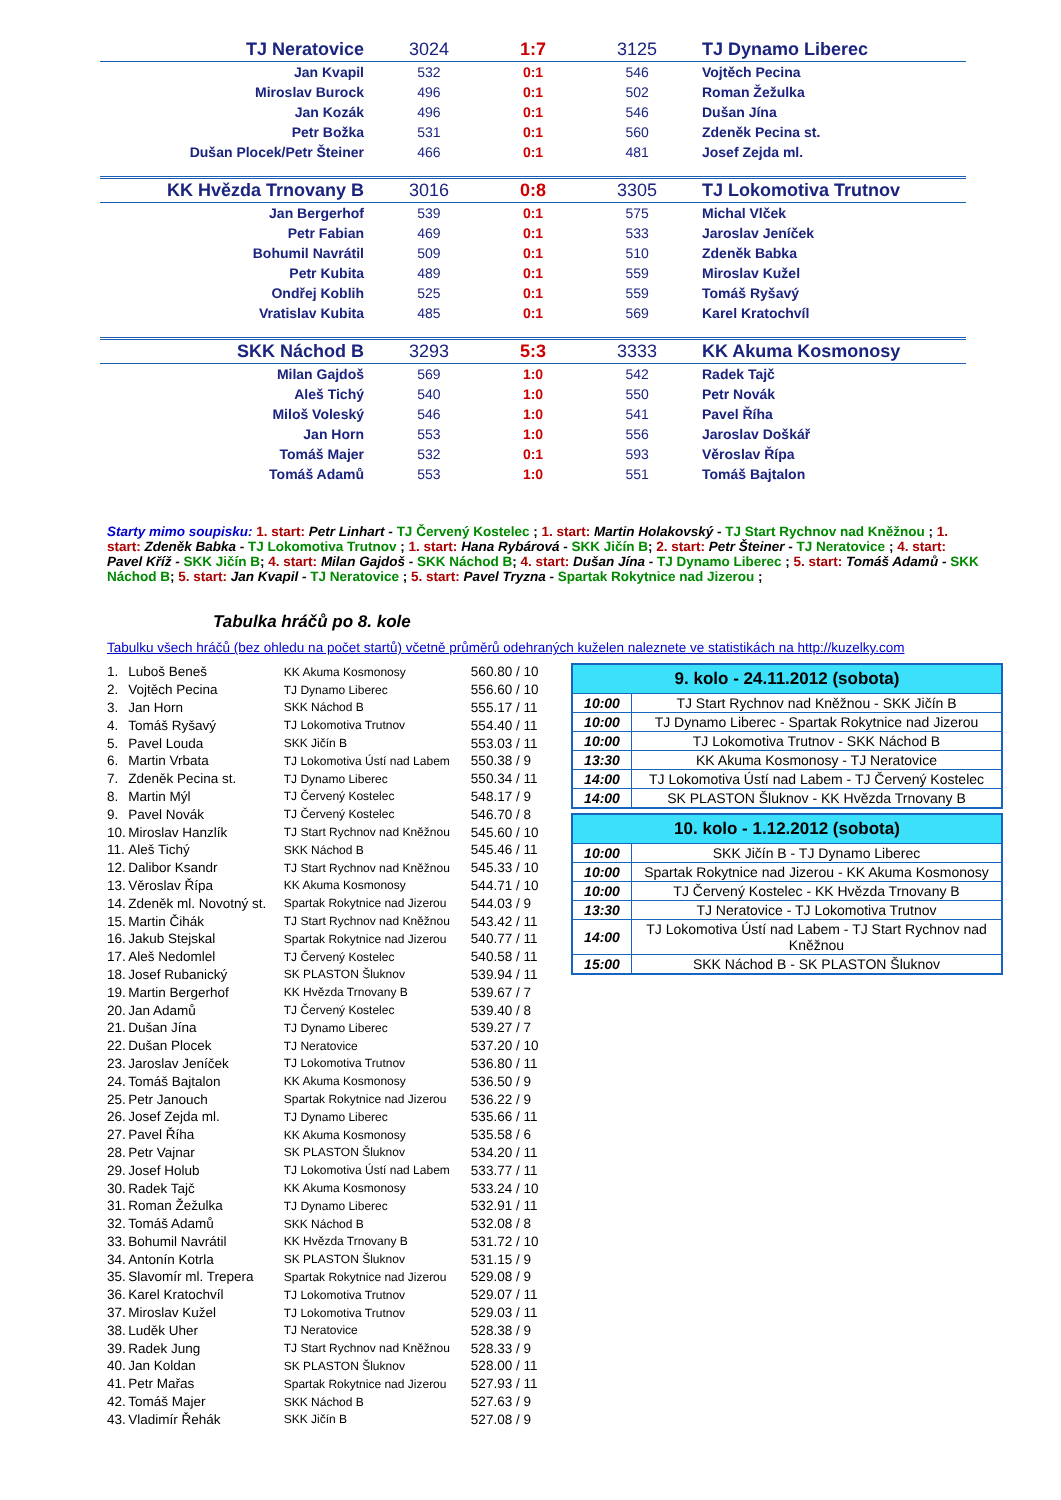| TJ Neratovice | 3024 | 1:7 | 3125 | TJ Dynamo Liberec |
| Jan Kvapil | 532 | 0:1 | 546 | Vojtěch Pecina |
| Miroslav Burock | 496 | 0:1 | 502 | Roman Žežulka |
| Jan Kozák | 496 | 0:1 | 546 | Dušan Jína |
| Petr Božka | 531 | 0:1 | 560 | Zdeněk Pecina st. |
| Dušan Plocek/Petr Šteiner | 466 | 0:1 | 481 | Josef Zejda ml. |
| KK Hvězda Trnovany B | 3016 | 0:8 | 3305 | TJ Lokomotiva Trutnov |
| Jan Bergerhof | 539 | 0:1 | 575 | Michal Vlček |
| Petr Fabian | 469 | 0:1 | 533 | Jaroslav Jeníček |
| Bohumil Navrátil | 509 | 0:1 | 510 | Zdeněk Babka |
| Petr Kubita | 489 | 0:1 | 559 | Miroslav Kužel |
| Ondřej Koblih | 525 | 0:1 | 559 | Tomáš Ryšavý |
| Vratislav Kubita | 485 | 0:1 | 569 | Karel Kratochvíl |
| SKK Náchod B | 3293 | 5:3 | 3333 | KK Akuma Kosmonosy |
| Milan Gajdoš | 569 | 1:0 | 542 | Radek Tajč |
| Aleš Tichý | 540 | 1:0 | 550 | Petr Novák |
| Miloš Voleský | 546 | 1:0 | 541 | Pavel Říha |
| Jan Horn | 553 | 1:0 | 556 | Jaroslav Doškář |
| Tomáš Majer | 532 | 0:1 | 593 | Věroslav Řípa |
| Tomáš Adamů | 553 | 1:0 | 551 | Tomáš Bajtalon |
Starty mimo soupisku: 1. start: Petr Linhart - TJ Červený Kostelec ; 1. start: Martin Holakovský - TJ Start Rychnov nad Kněžnou ; 1. start: Zdeněk Babka - TJ Lokomotiva Trutnov ; 1. start: Hana Rybárová - SKK Jičín B; 2. start: Petr Šteiner - TJ Neratovice ; 4. start: Pavel Kříž - SKK Jičín B; 4. start: Milan Gajdoš - SKK Náchod B; 4. start: Dušan Jína - TJ Dynamo Liberec ; 5. start: Tomáš Adamů - SKK Náchod B; 5. start: Jan Kvapil - TJ Neratovice ; 5. start: Pavel Tryzna - Spartak Rokytnice nad Jizerou ;
Tabulka hráčů po 8. kole
Tabulku všech hráčů (bez ohledu na počet startů) včetně průměrů odehraných kuželen naleznete ve statistikách na http://kuzelky.com
| 1. | Luboš Beneš | KK Akuma Kosmonosy | 560.80 / 10 |
| 2. | Vojtěch Pecina | TJ Dynamo Liberec | 556.60 / 10 |
| 3. | Jan Horn | SKK Náchod B | 555.17 / 11 |
| 4. | Tomáš Ryšavý | TJ Lokomotiva Trutnov | 554.40 / 11 |
| 5. | Pavel Louda | SKK Jičín B | 553.03 / 11 |
| 6. | Martin Vrbata | TJ Lokomotiva Ústí nad Labem | 550.38 / 9 |
| 7. | Zdeněk Pecina st. | TJ Dynamo Liberec | 550.34 / 11 |
| 8. | Martin Mýl | TJ Červený Kostelec | 548.17 / 9 |
| 9. | Pavel Novák | TJ Červený Kostelec | 546.70 / 8 |
| 10. | Miroslav Hanzlík | TJ Start Rychnov nad Kněžnou | 545.60 / 10 |
| 11. | Aleš Tichý | SKK Náchod B | 545.46 / 11 |
| 12. | Dalibor Ksandr | TJ Start Rychnov nad Kněžnou | 545.33 / 10 |
| 13. | Věroslav Řípa | KK Akuma Kosmonosy | 544.71 / 10 |
| 14. | Zdeněk ml. Novotný st. | Spartak Rokytnice nad Jizerou | 544.03 / 9 |
| 15. | Martin Čihák | TJ Start Rychnov nad Kněžnou | 543.42 / 11 |
| 16. | Jakub Stejskal | Spartak Rokytnice nad Jizerou | 540.77 / 11 |
| 17. | Aleš Nedomlel | TJ Červený Kostelec | 540.58 / 11 |
| 18. | Josef Rubanický | SK PLASTON Šluknov | 539.94 / 11 |
| 19. | Martin Bergerhof | KK Hvězda Trnovany B | 539.67 / 7 |
| 20. | Jan Adamů | TJ Červený Kostelec | 539.40 / 8 |
| 21. | Dušan Jína | TJ Dynamo Liberec | 539.27 / 7 |
| 22. | Dušan Plocek | TJ Neratovice | 537.20 / 10 |
| 23. | Jaroslav Jeníček | TJ Lokomotiva Trutnov | 536.80 / 11 |
| 24. | Tomáš Bajtalon | KK Akuma Kosmonosy | 536.50 / 9 |
| 25. | Petr Janouch | Spartak Rokytnice nad Jizerou | 536.22 / 9 |
| 26. | Josef Zejda ml. | TJ Dynamo Liberec | 535.66 / 11 |
| 27. | Pavel Říha | KK Akuma Kosmonosy | 535.58 / 6 |
| 28. | Petr Vajnar | SK PLASTON Šluknov | 534.20 / 11 |
| 29. | Josef Holub | TJ Lokomotiva Ústí nad Labem | 533.77 / 11 |
| 30. | Radek Tajč | KK Akuma Kosmonosy | 533.24 / 10 |
| 31. | Roman Žežulka | TJ Dynamo Liberec | 532.91 / 11 |
| 32. | Tomáš Adamů | SKK Náchod B | 532.08 / 8 |
| 33. | Bohumil Navrátil | KK Hvězda Trnovany B | 531.72 / 10 |
| 34. | Antonín Kotrla | SK PLASTON Šluknov | 531.15 / 9 |
| 35. | Slavomír ml. Trepera | Spartak Rokytnice nad Jizerou | 529.08 / 9 |
| 36. | Karel Kratochvíl | TJ Lokomotiva Trutnov | 529.07 / 11 |
| 37. | Miroslav Kužel | TJ Lokomotiva Trutnov | 529.03 / 11 |
| 38. | Luděk Uher | TJ Neratovice | 528.38 / 9 |
| 39. | Radek Jung | TJ Start Rychnov nad Kněžnou | 528.33 / 9 |
| 40. | Jan Koldan | SK PLASTON Šluknov | 528.00 / 11 |
| 41. | Petr Mařas | Spartak Rokytnice nad Jizerou | 527.93 / 11 |
| 42. | Tomáš Majer | SKK Náchod B | 527.63 / 9 |
| 43. | Vladimír Řehák | SKK Jičín B | 527.08 / 9 |
| 9. kolo - 24.11.2012 (sobota) | |
| --- | --- |
| 10:00 | TJ Start Rychnov nad Kněžnou - SKK Jičín B |
| 10:00 | TJ Dynamo Liberec - Spartak Rokytnice nad Jizerou |
| 10:00 | TJ Lokomotiva Trutnov - SKK Náchod B |
| 13:30 | KK Akuma Kosmonosy - TJ Neratovice |
| 14:00 | TJ Lokomotiva Ústí nad Labem - TJ Červený Kostelec |
| 14:00 | SK PLASTON Šluknov - KK Hvězda Trnovany B |
| 10. kolo - 1.12.2012 (sobota) | |
| --- | --- |
| 10:00 | SKK Jičín B - TJ Dynamo Liberec |
| 10:00 | Spartak Rokytnice nad Jizerou - KK Akuma Kosmonosy |
| 10:00 | TJ Červený Kostelec - KK Hvězda Trnovany B |
| 13:30 | TJ Neratovice - TJ Lokomotiva Trutnov |
| 14:00 | TJ Lokomotiva Ústí nad Labem - TJ Start Rychnov nad Kněžnou |
| 15:00 | SKK Náchod B - SK PLASTON Šluknov |